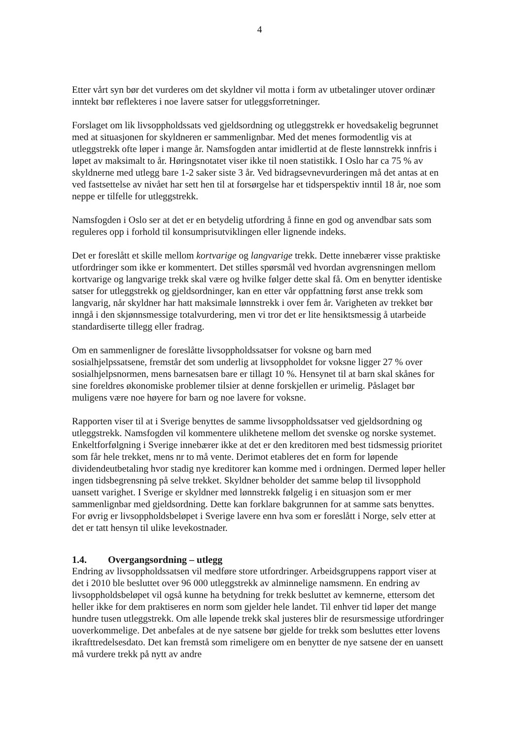4
Etter vårt syn bør det vurderes om det skyldner vil motta i form av utbetalinger utover ordinær inntekt bør reflekteres i noe lavere satser for utleggsforretninger.
Forslaget om lik livsoppholdssats ved gjeldsordning og utleggstrekk er hovedsakelig begrunnet med at situasjonen for skyldneren er sammenlignbar. Med det menes formodentlig vis at utleggstrekk ofte løper i mange år. Namsfogden antar imidlertid at de fleste lønnstrekk innfris i løpet av maksimalt to år. Høringsnotatet viser ikke til noen statistikk. I Oslo har ca 75 % av skyldnerne med utlegg bare 1-2 saker siste 3 år. Ved bidragsevnevurderingen må det antas at en ved fastsettelse av nivået har sett hen til at forsørgelse har et tidsperspektiv inntil 18 år, noe som neppe er tilfelle for utleggstrekk.
Namsfogden i Oslo ser at det er en betydelig utfordring å finne en god og anvendbar sats som reguleres opp i forhold til konsumprisutviklingen eller lignende indeks.
Det er foreslått et skille mellom kortvarige og langvarige trekk. Dette innebærer visse praktiske utfordringer som ikke er kommentert. Det stilles spørsmål ved hvordan avgrensningen mellom kortvarige og langvarige trekk skal være og hvilke følger dette skal få. Om en benytter identiske satser for utleggstrekk og gjeldsordninger, kan en etter vår oppfattning først anse trekk som langvarig, når skyldner har hatt maksimale lønnstrekk i over fem år. Varigheten av trekket bør inngå i den skjønnsmessige totalvurdering, men vi tror det er lite hensiktsmessig å utarbeide standardiserte tillegg eller fradrag.
Om en sammenligner de foreslåtte livsoppholdssatser for voksne og barn med sosialhjelpssatsene, fremstår det som underlig at livsoppholdet for voksne ligger 27 % over sosialhjelpsnormen, mens barnesatsen bare er tillagt 10 %. Hensynet til at barn skal skånes for sine foreldres økonomiske problemer tilsier at denne forskjellen er urimelig. Påslaget bør muligens være noe høyere for barn og noe lavere for voksne.
Rapporten viser til at i Sverige benyttes de samme livsoppholdssatser ved gjeldsordning og utleggstrekk. Namsfogden vil kommentere ulikhetene mellom det svenske og norske systemet. Enkeltforfølgning i Sverige innebærer ikke at det er den kreditoren med best tidsmessig prioritet som får hele trekket, mens nr to må vente. Derimot etableres det en form for løpende dividendeutbetaling hvor stadig nye kreditorer kan komme med i ordningen. Dermed løper heller ingen tidsbegrensning på selve trekket. Skyldner beholder det samme beløp til livsopphold uansett varighet. I Sverige er skyldner med lønnstrekk følgelig i en situasjon som er mer sammenlignbar med gjeldsordning. Dette kan forklare bakgrunnen for at samme sats benyttes. For øvrig er livsoppholdsbeløpet i Sverige lavere enn hva som er foreslått i Norge, selv etter at det er tatt hensyn til ulike levekostnader.
1.4. Overgangsordning – utlegg
Endring av livsoppholdssatsen vil medføre store utfordringer. Arbeidsgruppens rapport viser at det i 2010 ble besluttet over 96 000 utleggstrekk av alminnelige namsmenn. En endring av livsoppholdsbeløpet vil også kunne ha betydning for trekk besluttet av kemnerne, ettersom det heller ikke for dem praktiseres en norm som gjelder hele landet. Til enhver tid løper det mange hundre tusen utleggstrekk. Om alle løpende trekk skal justeres blir de resursmessige utfordringer uoverkommelige. Det anbefales at de nye satsene bør gjelde for trekk som besluttes etter lovens ikrafttredelsesdato. Det kan fremstå som rimeligere om en benytter de nye satsene der en uansett må vurdere trekk på nytt av andre